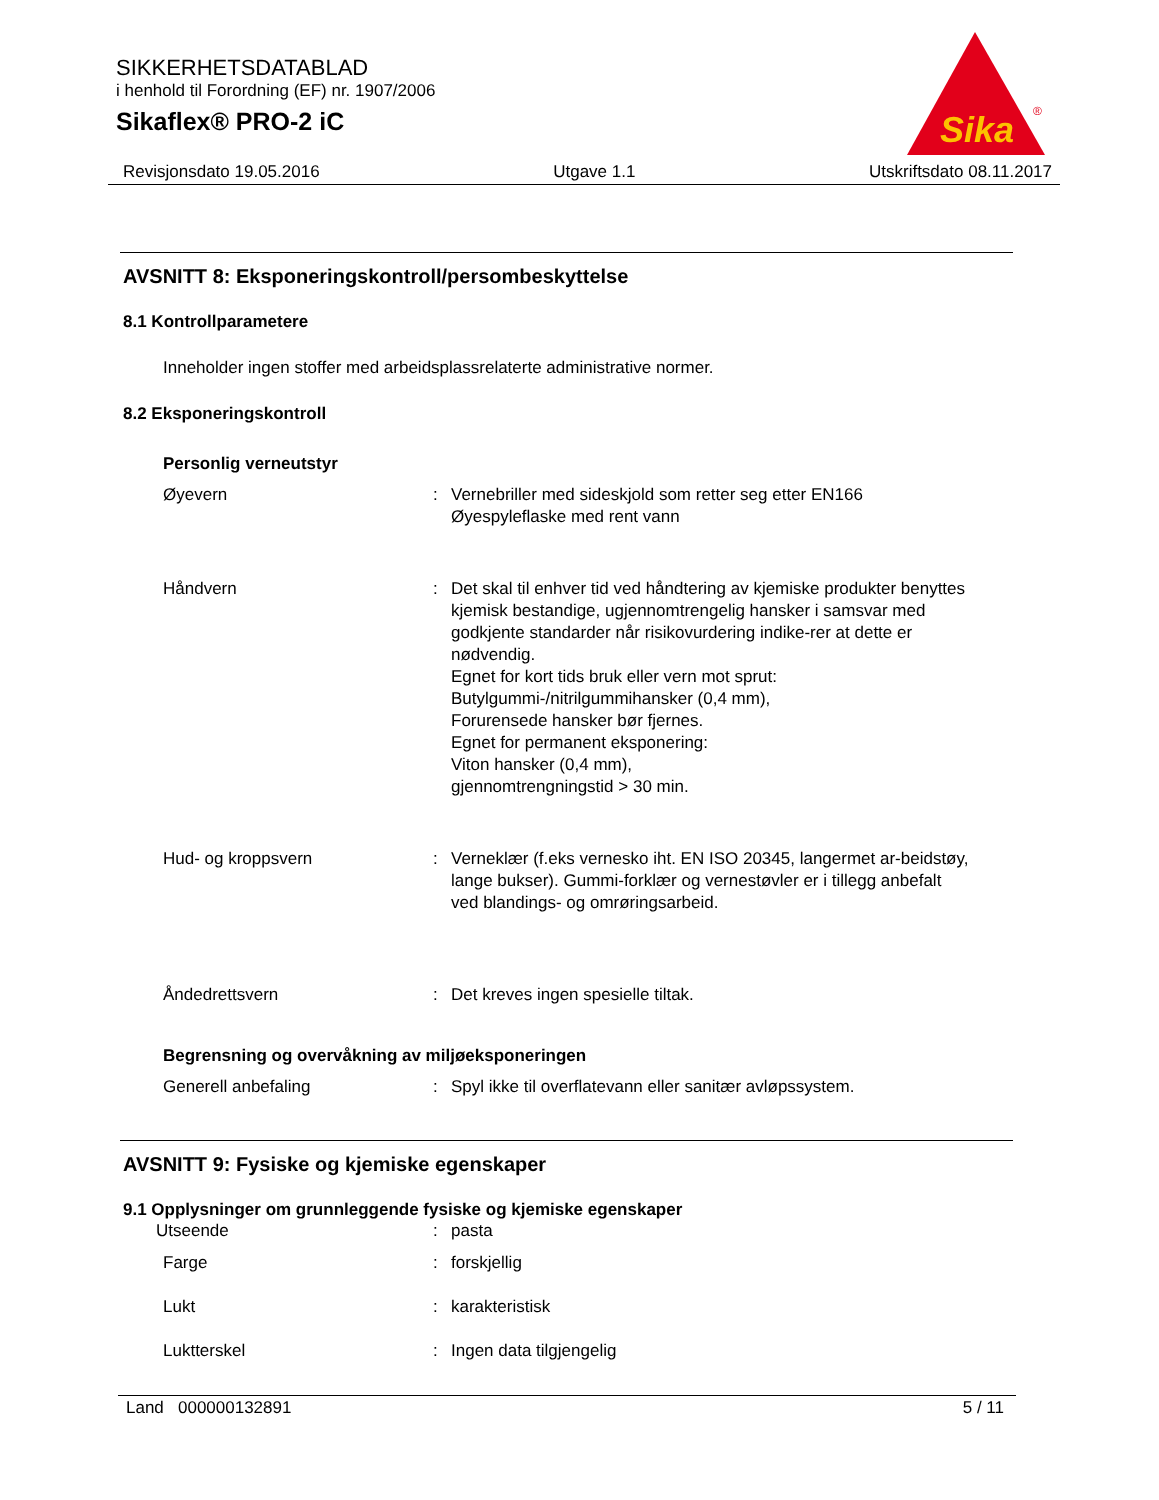SIKKERHETSDATABLAD
i henhold til Forordning (EF) nr. 1907/2006
Sikaflex® PRO-2 iC
Sika
®
Revisjonsdato 19.05.2016 Utgave 1.1 Utskriftsdato 08.11.2017
AVSNITT 8: Eksponeringskontroll/persombeskyttelse
8.1 Kontrollparametere
Inneholder ingen stoffer med arbeidsplassrelaterte administrative normer.
8.2 Eksponeringskontroll
Personlig verneutstyr
Øyevern : Vernebriller med sideskjold som retter seg etter EN166
Øyespyleflaske med rent vann
Håndvern : Det skal til enhver tid ved håndtering av kjemiske produkter benyttes kjemisk bestandige, ugjennomtrengelig hansker i samsvar med godkjente standarder når risikovurdering indike-rer at dette er nødvendig.
Egnet for kort tids bruk eller vern mot sprut:
Butylgummi-/nitrilgummihansker (0,4 mm),
Forurensede hansker bør fjernes.
Egnet for permanent eksponering:
Viton hansker (0,4 mm),
gjennomtrengningstid > 30 min.
Hud- og kroppsvern : Verneklær (f.eks vernesko iht. EN ISO 20345, langermet ar-beidstøy, lange bukser). Gummi-forklær og vernestøvler er i tillegg anbefalt ved blandings- og omrøringsarbeid.
Åndedrettsvern : Det kreves ingen spesielle tiltak.
Begrensning og overvåkning av miljøeksponeringen
Generell anbefaling : Spyl ikke til overflatevann eller sanitær avløpssystem.
AVSNITT 9: Fysiske og kjemiske egenskaper
9.1 Opplysninger om grunnleggende fysiske og kjemiske egenskaper
Utseende : pasta
Farge : forskjellig
Lukt : karakteristisk
Luktterskel : Ingen data tilgjengelig
Land 000000132891 5 / 11